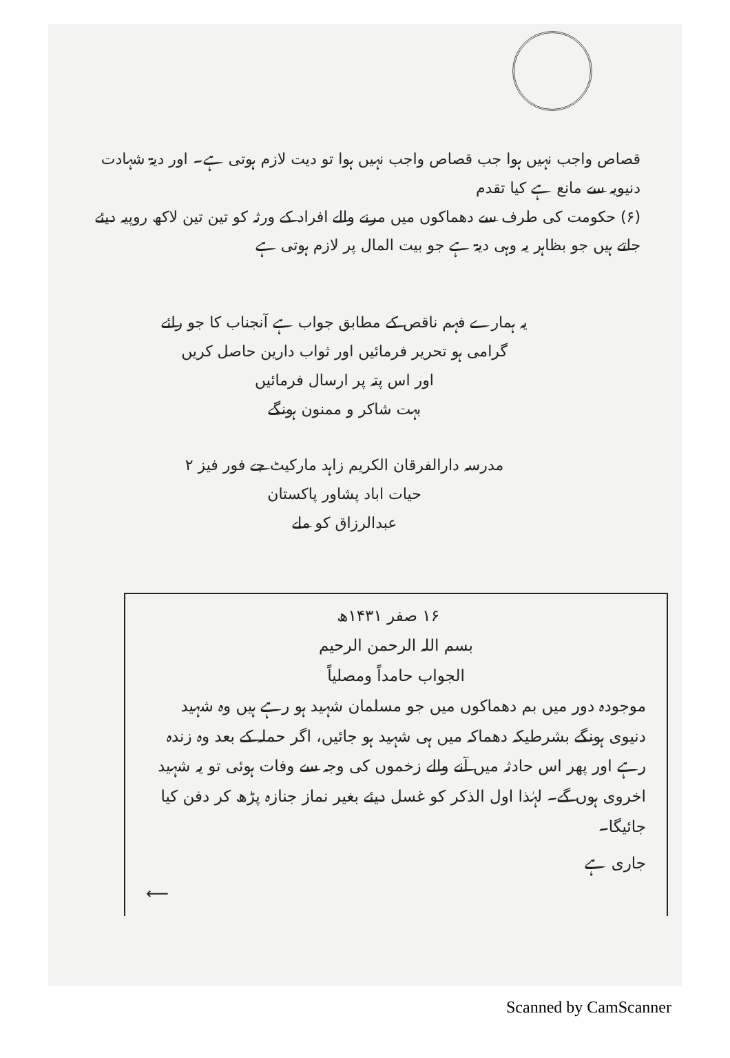قصاص واجب نہیں ہوا جب قصاص واجب نہیں ہوا تو دیت لازم ہوتی ہے۔ اور دیۃ شہادت دنیویہ سے مانع ہے کیا تقدم
(۶) حکومت کی طرف سے دھماکوں میں مرنے والے افراد کے ورثہ کو تین تین لاکھ روپیہ دیئے جاتے ہیں جو بظاہر یہ وہی دیۃ ہے جو بیت المال پر لازم ہوتی ہے
یہ ہمارے فہم ناقص کے مطابق جواب ہے آنجناب کا جو رائے گرامی ہو تحریر فرمائیں اور ثواب دارین حاصل کریں
اور اس پتہ پر ارسال فرمائیں
بہت شاکر و ممنون ہونگے
مدرسہ دارالفرقان الکریم زاہد مارکیٹ جے فور فیز ۲
حیات اباد پشاور پاکستان
عبدالرزاق کو ملے
۱۶ صفر ۱۴۳۱ھ
بسم اللہ الرحمن الرحیم
الجواب حامداً ومصلیاً
موجودہ دور میں بم دھماکوں میں جو مسلمان شہید ہو رہے ہیں وہ شہید دنیوی ہونگے بشرطیکہ دھماکہ میں ہی شہید ہو جائیں، اگر حملہ کے بعد وہ زندہ رہے اور پھر اس حادثہ میں آنے والے زخموں کی وجہ سے وفات ہوئی تو یہ شہید اخروی ہوں گے۔ لہٰذا اول الذکر کو غسل دیئے بغیر نماز جنازہ پڑھ کر دفن کیا جائیگا۔
جاری ہے
⟵
Scanned by CamScanner